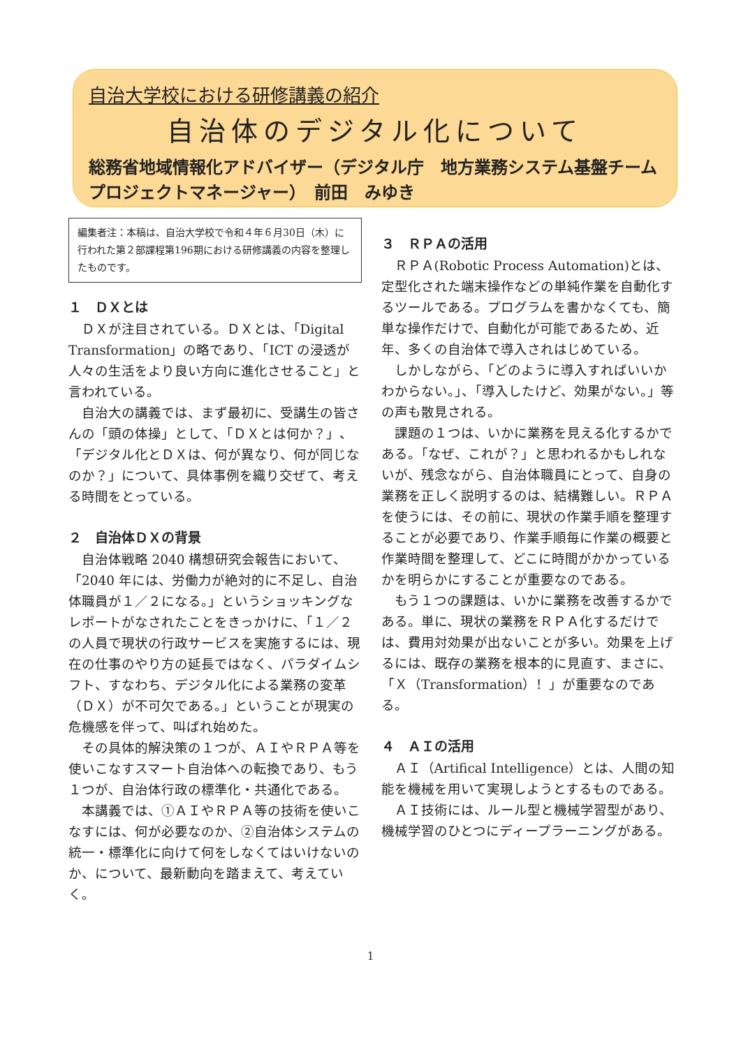自治大学校における研修講義の紹介
自治体のデジタル化について
総務省地域情報化アドバイザー（デジタル庁　地方業務システム基盤チーム
プロジェクトマネージャー）　前田　みゆき
編集者注：本稿は、自治大学校で令和４年６月30日（木）に行われた第２部課程第196期における研修講義の内容を整理したものです。
１　ＤＸとは
ＤＸが注目されている。ＤＸとは、「Digital Transformation」の略であり、「ICT の浸透が人々の生活をより良い方向に進化させること」と言われている。
自治大の講義では、まず最初に、受講生の皆さんの「頭の体操」として、「ＤＸとは何か？」、「デジタル化とＤＸは、何が異なり、何が同じなのか？」について、具体事例を織り交ぜて、考える時間をとっている。
２　自治体ＤＸの背景
自治体戦略 2040 構想研究会報告において、「2040 年には、労働力が絶対的に不足し、自治体職員が１／２になる。」というショッキングなレポートがなされたことをきっかけに、「１／２の人員で現状の行政サービスを実施するには、現在の仕事のやり方の延長ではなく、パラダイムシフト、すなわち、デジタル化による業務の変革（ＤＸ）が不可欠である。」ということが現実の危機感を伴って、叫ばれ始めた。
その具体的解決策の１つが、ＡＩやＲＰＡ等を使いこなすスマート自治体への転換であり、もう１つが、自治体行政の標準化・共通化である。
本講義では、①ＡＩやＲＰＡ等の技術を使いこなすには、何が必要なのか、②自治体システムの統一・標準化に向けて何をしなくてはいけないのか、について、最新動向を踏まえて、考えていく。
３　ＲＰＡの活用
ＲＰＡ(Robotic Process Automation)とは、定型化された端末操作などの単純作業を自動化するツールである。プログラムを書かなくても、簡単な操作だけで、自動化が可能であるため、近年、多くの自治体で導入されはじめている。
しかしながら、「どのように導入すればいいかわからない。」、「導入したけど、効果がない。」等の声も散見される。
課題の１つは、いかに業務を見える化するかである。「なぜ、これが？」と思われるかもしれないが、残念ながら、自治体職員にとって、自身の業務を正しく説明するのは、結構難しい。ＲＰＡを使うには、その前に、現状の作業手順を整理することが必要であり、作業手順毎に作業の概要と作業時間を整理して、どこに時間がかかっているかを明らかにすることが重要なのである。
もう１つの課題は、いかに業務を改善するかである。単に、現状の業務をＲＰＡ化するだけでは、費用対効果が出ないことが多い。効果を上げるには、既存の業務を根本的に見直す、まさに、「Ｘ（Transformation）！」が重要なのである。
４　ＡＩの活用
ＡＩ（Artifical Intelligence）とは、人間の知能を機械を用いて実現しようとするものである。
ＡＩ技術には、ルール型と機械学習型があり、機械学習のひとつにディープラーニングがある。
1